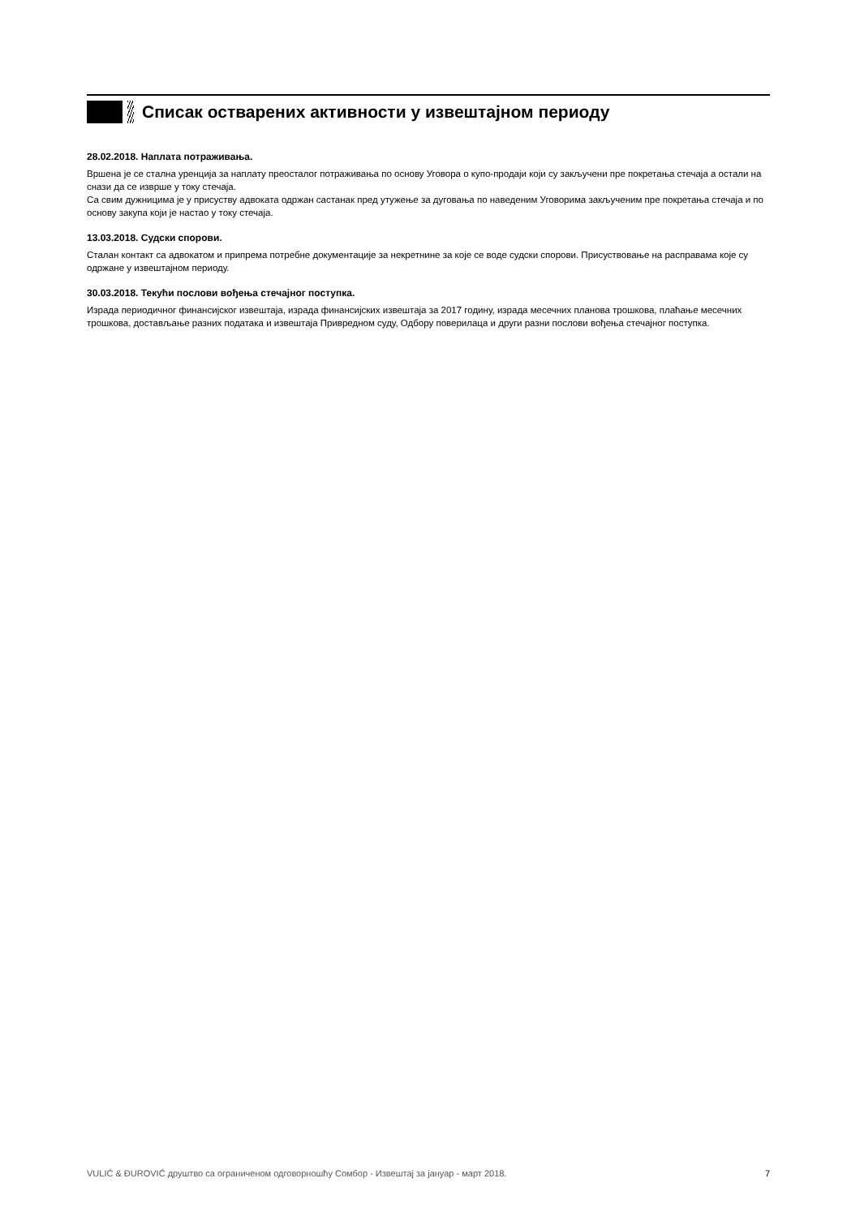Списак остварених активности у извештајном периоду
28.02.2018. Наплата потраживања.
Вршена је се стална уренција за наплату преосталог потраживања по основу Уговора о купо-продаји који су закључени пре покретања стечаја а остали на снази да се изврше у току стечаја.
Са свим дужницима је у присуству адвоката одржан састанак пред утужење за дуговања по наведеним Уговорима закљученим пре покретања стечаја и по основу закупа који је настао у току стечаја.
13.03.2018. Судски спорови.
Сталан контакт са адвокатом и припрема потребне документације за некретнине за које се воде судски спорови. Присуствовање на расправама које су одржане у извештајном периоду.
30.03.2018. Текући послови вођења стечајног поступка.
Израда периодичног финансијског извештаја, израда финансијских извештаја за 2017 годину, израда месечних планова трошкова, плаћање месечних трошкова, достављање разних података и извештаја Привредном суду, Одбору поверилаца и други разни послови вођења стечајног поступка.
VULIĆ & ĐUROVIĆ друштво са ограниченом одговорношћу Сомбор - Извештај за јануар - март 2018. 7